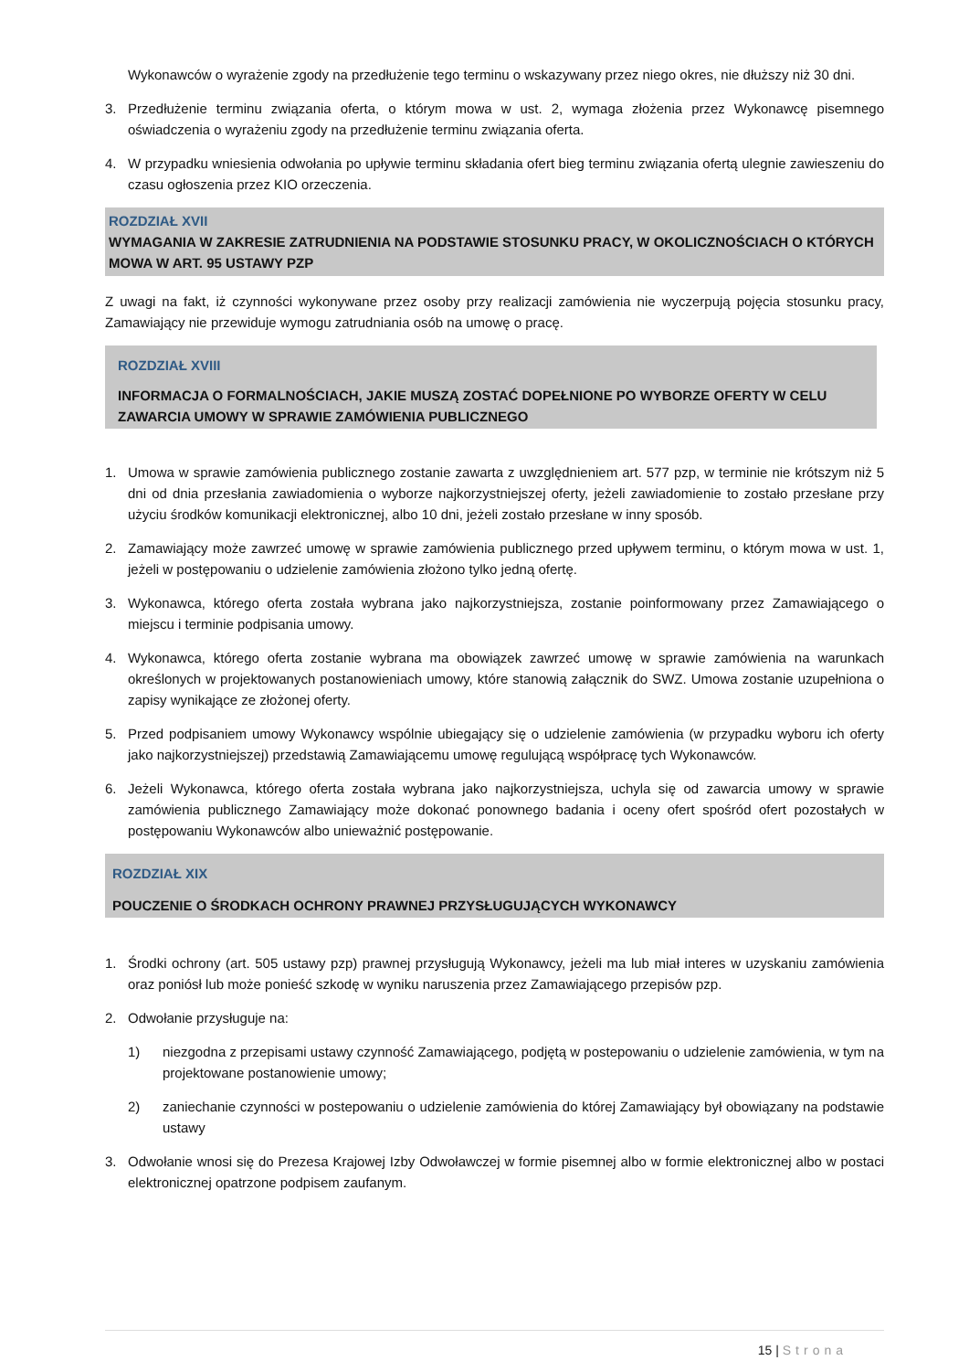Wykonawców o wyrażenie zgody na przedłużenie tego terminu o wskazywany przez niego okres, nie dłuższy niż 30 dni.
3. Przedłużenie terminu związania oferta, o którym mowa w ust. 2, wymaga złożenia przez Wykonawcę pisemnego oświadczenia o wyrażeniu zgody na przedłużenie terminu związania oferta.
4. W przypadku wniesienia odwołania po upływie terminu składania ofert bieg terminu związania ofertą ulegnie zawieszeniu do czasu ogłoszenia przez KIO orzeczenia.
ROZDZIAŁ XVII
WYMAGANIA W ZAKRESIE ZATRUDNIENIA NA PODSTAWIE STOSUNKU PRACY, W OKOLICZNOŚCIACH O KTÓRYCH MOWA W ART. 95 USTAWY PZP
Z uwagi na fakt, iż czynności wykonywane przez osoby przy realizacji zamówienia nie wyczerpują pojęcia stosunku pracy, Zamawiający nie przewiduje wymogu zatrudniania osób na umowę o pracę.
ROZDZIAŁ XVIII
INFORMACJA O FORMALNOŚCIACH, JAKIE MUSZĄ ZOSTAĆ DOPEŁNIONE PO WYBORZE OFERTY W CELU ZAWARCIA UMOWY W SPRAWIE ZAMÓWIENIA PUBLICZNEGO
1. Umowa w sprawie zamówienia publicznego zostanie zawarta z uwzględnieniem art. 577 pzp, w terminie nie krótszym niż 5 dni od dnia przesłania zawiadomienia o wyborze najkorzystniejszej oferty, jeżeli zawiadomienie to zostało przesłane przy użyciu środków komunikacji elektronicznej, albo 10 dni, jeżeli zostało przesłane w inny sposób.
2. Zamawiający może zawrzeć umowę w sprawie zamówienia publicznego przed upływem terminu, o którym mowa w ust. 1, jeżeli w postępowaniu o udzielenie zamówienia złożono tylko jedną ofertę.
3. Wykonawca, którego oferta została wybrana jako najkorzystniejsza, zostanie poinformowany przez Zamawiającego o miejscu i terminie podpisania umowy.
4. Wykonawca, którego oferta zostanie wybrana ma obowiązek zawrzeć umowę w sprawie zamówienia na warunkach określonych w projektowanych postanowieniach umowy, które stanowią załącznik do SWZ. Umowa zostanie uzupełniona o zapisy wynikające ze złożonej oferty.
5. Przed podpisaniem umowy Wykonawcy wspólnie ubiegający się o udzielenie zamówienia (w przypadku wyboru ich oferty jako najkorzystniejszej) przedstawią Zamawiającemu umowę regulującą współpracę tych Wykonawców.
6. Jeżeli Wykonawca, którego oferta została wybrana jako najkorzystniejsza, uchyla się od zawarcia umowy w sprawie zamówienia publicznego Zamawiający może dokonać ponownego badania i oceny ofert spośród ofert pozostałych w postępowaniu Wykonawców albo unieważnić postępowanie.
ROZDZIAŁ XIX
POUCZENIE O ŚRODKACH OCHRONY PRAWNEJ PRZYSŁUGUJĄCYCH WYKONAWCY
1. Środki ochrony (art. 505 ustawy pzp) prawnej przysługują Wykonawcy, jeżeli ma lub miał interes w uzyskaniu zamówienia oraz poniósł lub może ponieść szkodę w wyniku naruszenia przez Zamawiającego przepisów pzp.
2. Odwołanie przysługuje na:
1) niezgodna z przepisami ustawy czynność Zamawiającego, podjętą w postepowaniu o udzielenie zamówienia, w tym na projektowane postanowienie umowy;
2) zaniechanie czynności w postepowaniu o udzielenie zamówienia do której Zamawiający był obowiązany na podstawie ustawy
3. Odwołanie wnosi się do Prezesa Krajowej Izby Odwoławczej w formie pisemnej albo w formie elektronicznej albo w postaci elektronicznej opatrzone podpisem zaufanym.
15 | Strona